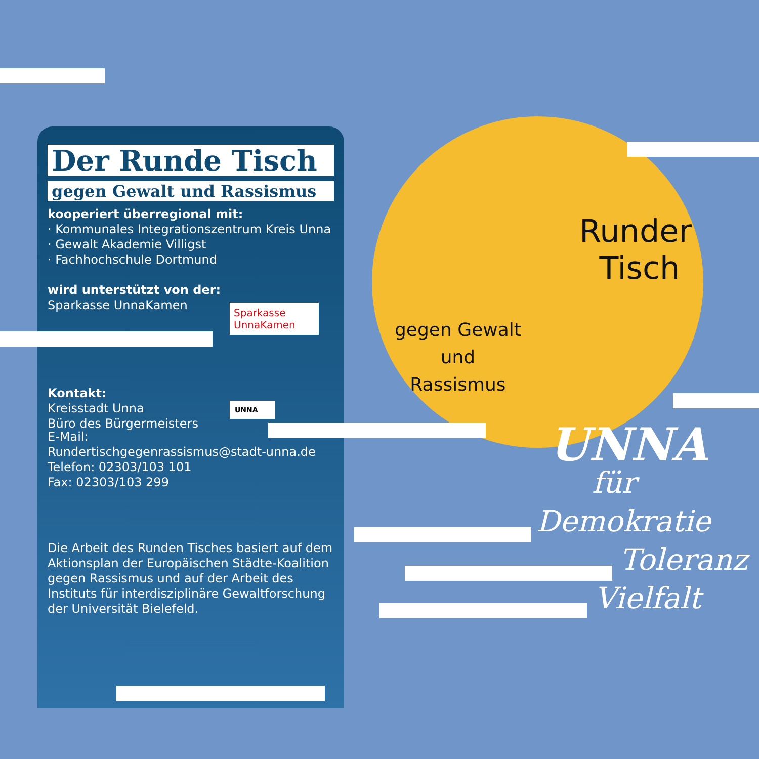Der Runde Tisch
gegen Gewalt und Rassismus
kooperiert überregional mit:
· Kommunales Integrationszentrum Kreis Unna
· Gewalt Akademie Villigst
· Fachhochschule Dortmund
wird unterstützt von der:
Sparkasse UnnaKamen
Sparkasse
UnnaKamen
Kontakt:
Kreisstadt Unna
Büro des Bürgermeisters
UNNA
E-Mail:
Rundertischgegenrassismus@stadt-unna.de
Telefon: 02303/103 101
Fax: 02303/103 299
Die Arbeit des Runden Tisches basiert auf dem Aktionsplan der Europäischen Städte-Koalition gegen Rassismus und auf der Arbeit des Instituts für interdisziplinäre Gewaltforschung der Universität Bielefeld.
Runder
Tisch
gegen Gewalt
und
Rassismus
UNNA
für
Demokratie
Toleranz
Vielfalt